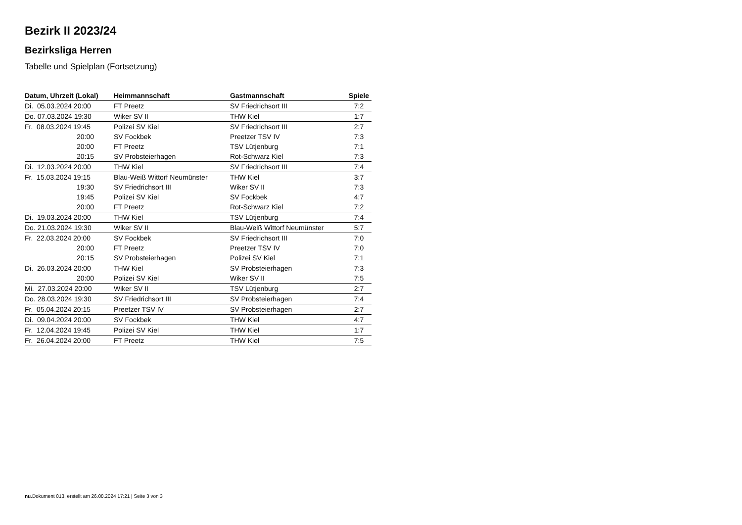Bezirk II 2023/24
Bezirksliga Herren
Tabelle und Spielplan (Fortsetzung)
| Datum, Uhrzeit (Lokal) | Heimmannschaft | Gastmannschaft | Spiele |
| --- | --- | --- | --- |
| Di. 05.03.2024 20:00 | FT Preetz | SV Friedrichsort III | 7:2 |
| Do. 07.03.2024 19:30 | Wiker SV II | THW Kiel | 1:7 |
| Fr. 08.03.2024 19:45 | Polizei SV Kiel | SV Friedrichsort III | 2:7 |
| 20:00 | SV Fockbek | Preetzer TSV IV | 7:3 |
| 20:00 | FT Preetz | TSV Lütjenburg | 7:1 |
| 20:15 | SV Probsteierhagen | Rot-Schwarz Kiel | 7:3 |
| Di. 12.03.2024 20:00 | THW Kiel | SV Friedrichsort III | 7:4 |
| Fr. 15.03.2024 19:15 | Blau-Weiß Wittorf Neumünster | THW Kiel | 3:7 |
| 19:30 | SV Friedrichsort III | Wiker SV II | 7:3 |
| 19:45 | Polizei SV Kiel | SV Fockbek | 4:7 |
| 20:00 | FT Preetz | Rot-Schwarz Kiel | 7:2 |
| Di. 19.03.2024 20:00 | THW Kiel | TSV Lütjenburg | 7:4 |
| Do. 21.03.2024 19:30 | Wiker SV II | Blau-Weiß Wittorf Neumünster | 5:7 |
| Fr. 22.03.2024 20:00 | SV Fockbek | SV Friedrichsort III | 7:0 |
| 20:00 | FT Preetz | Preetzer TSV IV | 7:0 |
| 20:15 | SV Probsteierhagen | Polizei SV Kiel | 7:1 |
| Di. 26.03.2024 20:00 | THW Kiel | SV Probsteierhagen | 7:3 |
| 20:00 | Polizei SV Kiel | Wiker SV II | 7:5 |
| Mi. 27.03.2024 20:00 | Wiker SV II | TSV Lütjenburg | 2:7 |
| Do. 28.03.2024 19:30 | SV Friedrichsort III | SV Probsteierhagen | 7:4 |
| Fr. 05.04.2024 20:15 | Preetzer TSV IV | SV Probsteierhagen | 2:7 |
| Di. 09.04.2024 20:00 | SV Fockbek | THW Kiel | 4:7 |
| Fr. 12.04.2024 19:45 | Polizei SV Kiel | THW Kiel | 1:7 |
| Fr. 26.04.2024 20:00 | FT Preetz | THW Kiel | 7:5 |
nu.Dokument 013, erstellt am 26.08.2024 17:21 | Seite 3 von 3